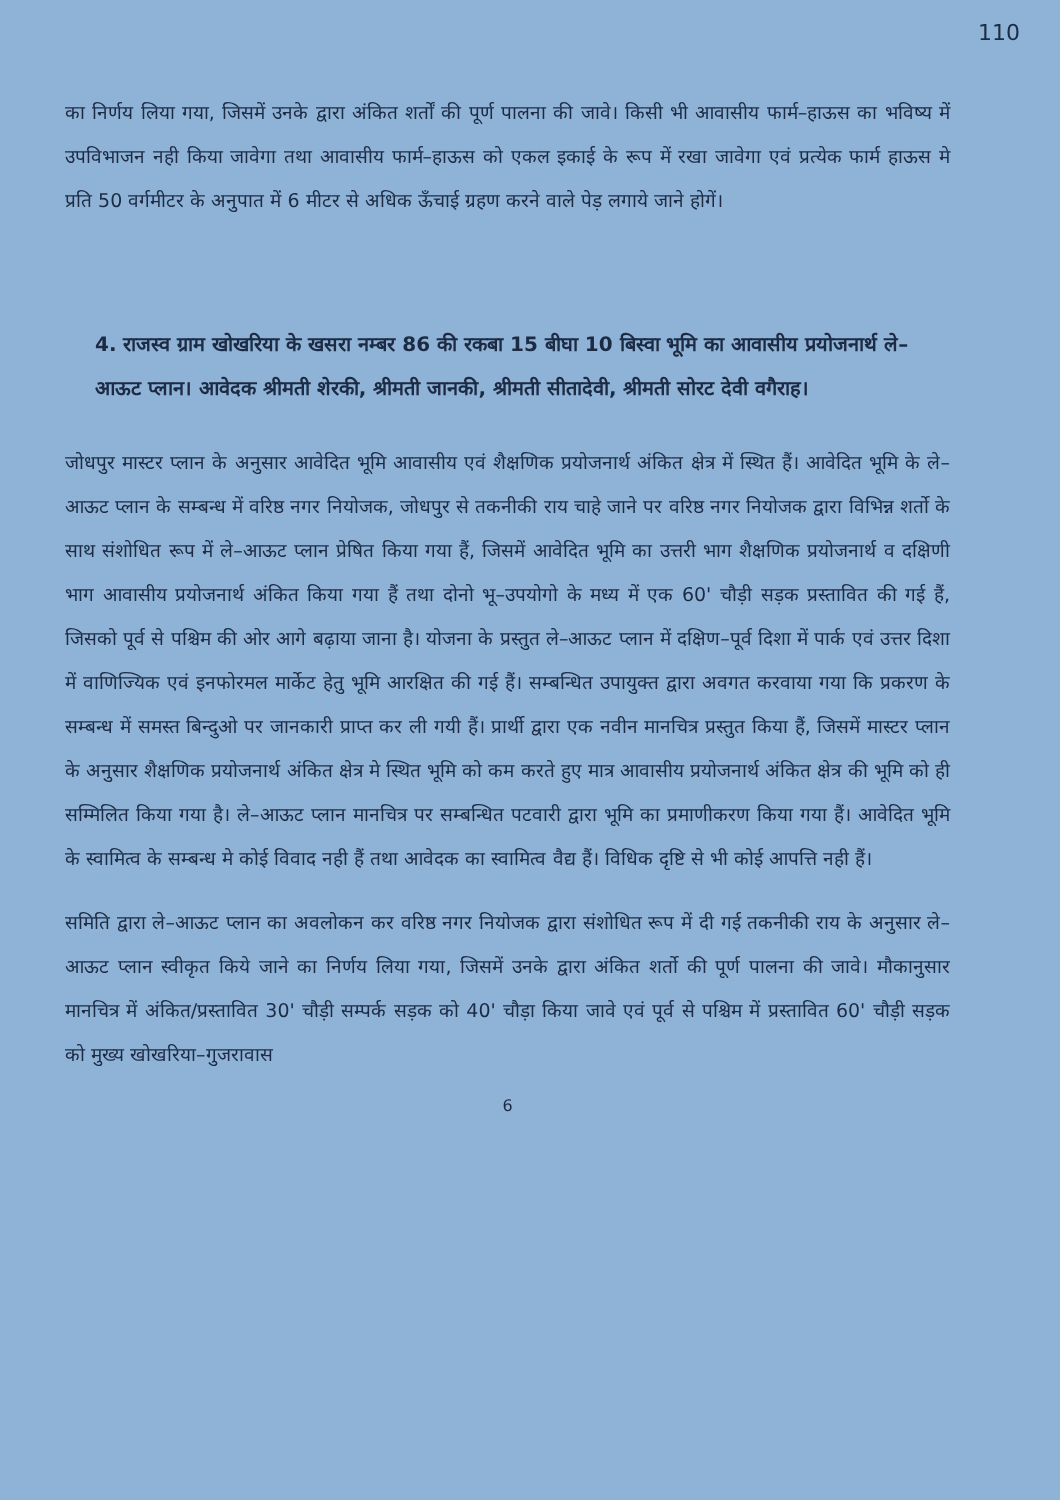110
का निर्णय लिया गया, जिसमें उनके द्वारा अंकित शर्तों की पूर्ण पालना की जावे। किसी भी आवासीय फार्म–हाऊस का भविष्य में उपविभाजन नही किया जावेगा तथा आवासीय फार्म–हाऊस को एकल इकाई के रूप में रखा जावेगा एवं प्रत्येक फार्म हाऊस मे प्रति 50 वर्गमीटर के अनुपात में 6 मीटर से अधिक ऊँचाई ग्रहण करने वाले पेड़ लगाये जाने होगें।
4. राजस्व ग्राम खोखरिया के खसरा नम्बर 86 की रकबा 15 बीघा 10 बिस्वा भूमि का आवासीय प्रयोजनार्थ ले–आऊट प्लान। आवेदक श्रीमती शेरकी, श्रीमती जानकी, श्रीमती सीतादेवी, श्रीमती सोरट देवी वगैराह।
जोधपुर मास्टर प्लान के अनुसार आवेदित भूमि आवासीय एवं शैक्षणिक प्रयोजनार्थ अंकित क्षेत्र में स्थित हैं। आवेदित भूमि के ले–आऊट प्लान के सम्बन्ध में वरिष्ठ नगर नियोजक, जोधपुर से तकनीकी राय चाहे जाने पर वरिष्ठ नगर नियोजक द्वारा विभिन्न शर्तो के साथ संशोधित रूप में ले–आऊट प्लान प्रेषित किया गया हैं, जिसमें आवेदित भूमि का उत्तरी भाग शैक्षणिक प्रयोजनार्थ व दक्षिणी भाग आवासीय प्रयोजनार्थ अंकित किया गया हैं तथा दोनो भू–उपयोगो के मध्य में एक 60' चौड़ी सड़क प्रस्तावित की गई हैं, जिसको पूर्व से पश्चिम की ओर आगे बढ़ाया जाना है। योजना के प्रस्तुत ले–आऊट प्लान में दक्षिण–पूर्व दिशा में पार्क एवं उत्तर दिशा में वाणिज्यिक एवं इनफोरमल मार्केट हेतु भूमि आरक्षित की गई हैं। सम्बन्धित उपायुक्त द्वारा अवगत करवाया गया कि प्रकरण के सम्बन्ध में समस्त बिन्दुओ पर जानकारी प्राप्त कर ली गयी हैं। प्रार्थी द्वारा एक नवीन मानचित्र प्रस्तुत किया हैं, जिसमें मास्टर प्लान के अनुसार शैक्षणिक प्रयोजनार्थ अंकित क्षेत्र मे स्थित भूमि को कम करते हुए मात्र आवासीय प्रयोजनार्थ अंकित क्षेत्र की भूमि को ही सम्मिलित किया गया है। ले–आऊट प्लान मानचित्र पर सम्बन्धित पटवारी द्वारा भूमि का प्रमाणीकरण किया गया हैं। आवेदित भूमि के स्वामित्व के सम्बन्ध मे कोई विवाद नही हैं तथा आवेदक का स्वामित्व वैद्य हैं। विधिक दृष्टि से भी कोई आपत्ति नही हैं।
समिति द्वारा ले–आऊट प्लान का अवलोकन कर वरिष्ठ नगर नियोजक द्वारा संशोधित रूप में दी गई तकनीकी राय के अनुसार ले–आऊट प्लान स्वीकृत किये जाने का निर्णय लिया गया, जिसमें उनके द्वारा अंकित शर्तो की पूर्ण पालना की जावे। मौकानुसार मानचित्र में अंकित/प्रस्तावित 30' चौड़ी सम्पर्क सड़क को 40' चौड़ा किया जावे एवं पूर्व से पश्चिम में प्रस्तावित 60' चौड़ी सड़क को मुख्य खोखरिया–गुजरावास
6